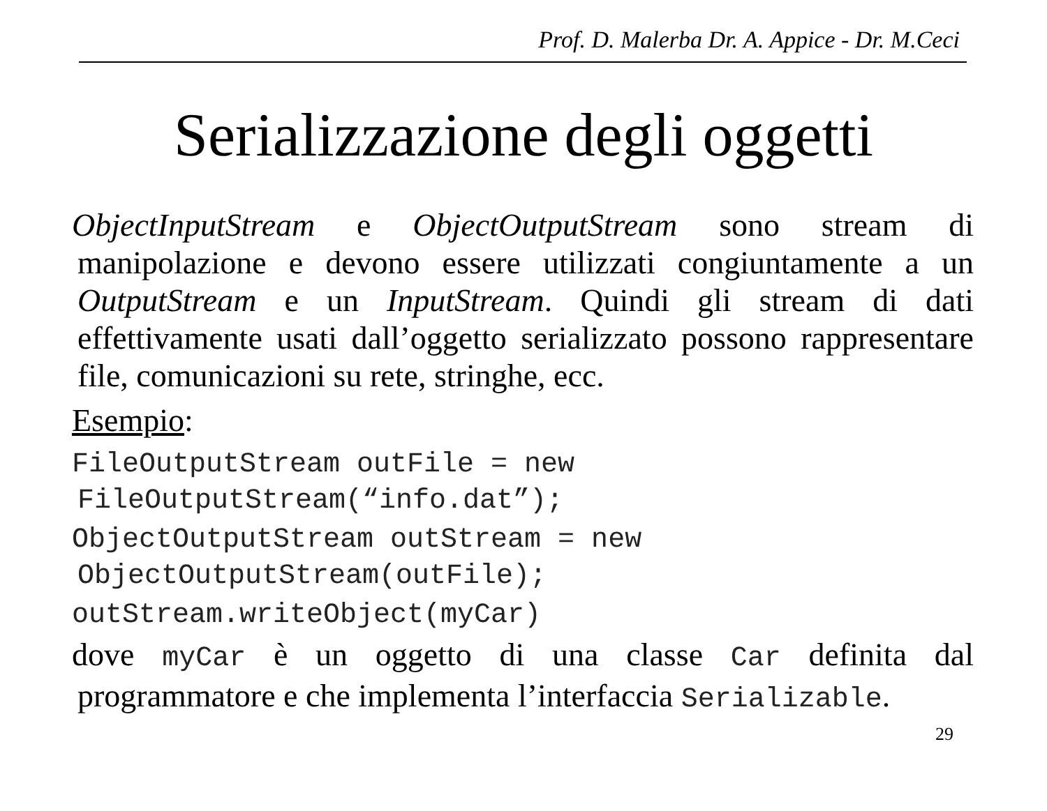Prof. D. Malerba Dr. A. Appice - Dr. M.Ceci
Serializzazione degli oggetti
ObjectInputStream e ObjectOutputStream sono stream di manipolazione e devono essere utilizzati congiuntamente a un OutputStream e un InputStream. Quindi gli stream di dati effettivamente usati dall’oggetto serializzato possono rappresentare file, comunicazioni su rete, stringhe, ecc.
Esempio:
FileOutputStream outFile = new FileOutputStream(“info.dat”);
ObjectOutputStream outStream = new ObjectOutputStream(outFile);
outStream.writeObject(myCar)
dove myCar è un oggetto di una classe Car definita dal programmatore e che implementa l’interfaccia Serializable.
29